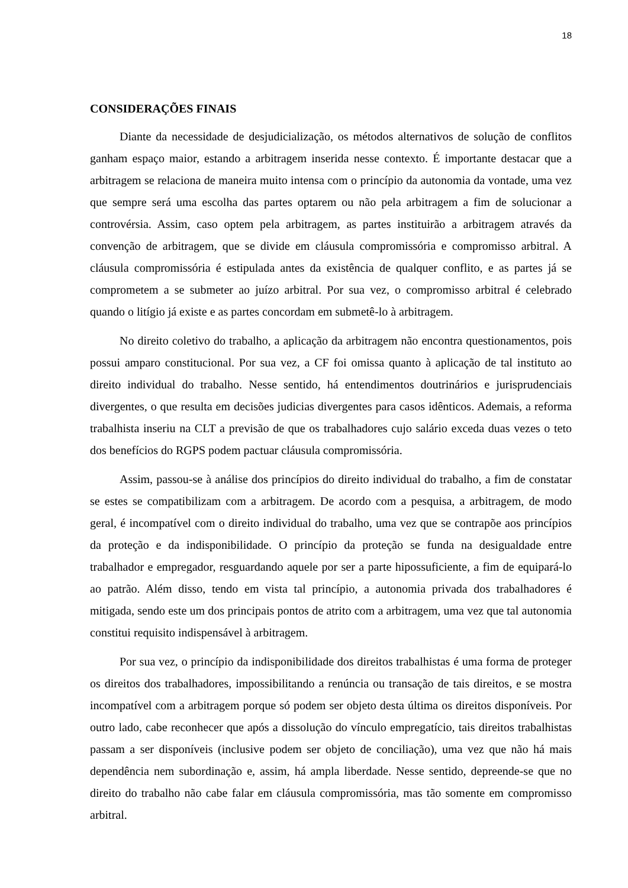18
CONSIDERAÇÕES FINAIS
Diante da necessidade de desjudicialização, os métodos alternativos de solução de conflitos ganham espaço maior, estando a arbitragem inserida nesse contexto. É importante destacar que a arbitragem se relaciona de maneira muito intensa com o princípio da autonomia da vontade, uma vez que sempre será uma escolha das partes optarem ou não pela arbitragem a fim de solucionar a controvérsia. Assim, caso optem pela arbitragem, as partes instituirão a arbitragem através da convenção de arbitragem, que se divide em cláusula compromissória e compromisso arbitral. A cláusula compromissória é estipulada antes da existência de qualquer conflito, e as partes já se comprometem a se submeter ao juízo arbitral. Por sua vez, o compromisso arbitral é celebrado quando o litígio já existe e as partes concordam em submetê-lo à arbitragem.
No direito coletivo do trabalho, a aplicação da arbitragem não encontra questionamentos, pois possui amparo constitucional. Por sua vez, a CF foi omissa quanto à aplicação de tal instituto ao direito individual do trabalho. Nesse sentido, há entendimentos doutrinários e jurisprudenciais divergentes, o que resulta em decisões judicias divergentes para casos idênticos. Ademais, a reforma trabalhista inseriu na CLT a previsão de que os trabalhadores cujo salário exceda duas vezes o teto dos benefícios do RGPS podem pactuar cláusula compromissória.
Assim, passou-se à análise dos princípios do direito individual do trabalho, a fim de constatar se estes se compatibilizam com a arbitragem. De acordo com a pesquisa, a arbitragem, de modo geral, é incompatível com o direito individual do trabalho, uma vez que se contrapõe aos princípios da proteção e da indisponibilidade. O princípio da proteção se funda na desigualdade entre trabalhador e empregador, resguardando aquele por ser a parte hipossuficiente, a fim de equipará-lo ao patrão. Além disso, tendo em vista tal princípio, a autonomia privada dos trabalhadores é mitigada, sendo este um dos principais pontos de atrito com a arbitragem, uma vez que tal autonomia constitui requisito indispensável à arbitragem.
Por sua vez, o princípio da indisponibilidade dos direitos trabalhistas é uma forma de proteger os direitos dos trabalhadores, impossibilitando a renúncia ou transação de tais direitos, e se mostra incompatível com a arbitragem porque só podem ser objeto desta última os direitos disponíveis. Por outro lado, cabe reconhecer que após a dissolução do vínculo empregatício, tais direitos trabalhistas passam a ser disponíveis (inclusive podem ser objeto de conciliação), uma vez que não há mais dependência nem subordinação e, assim, há ampla liberdade. Nesse sentido, depreende-se que no direito do trabalho não cabe falar em cláusula compromissória, mas tão somente em compromisso arbitral.